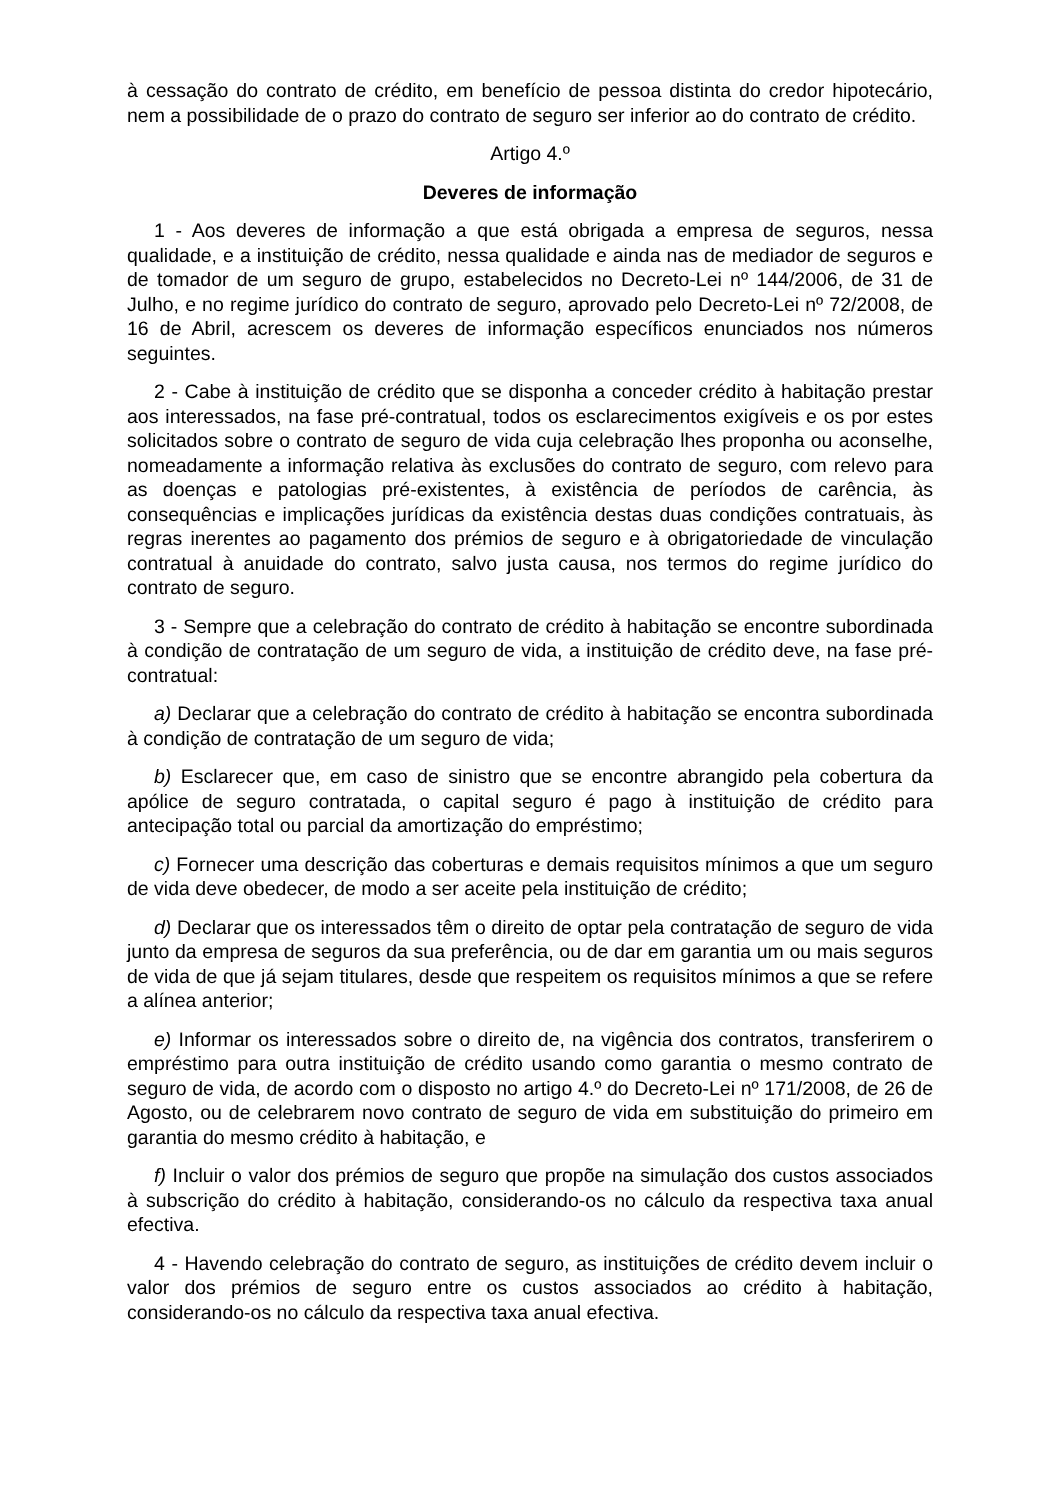à cessação do contrato de crédito, em benefício de pessoa distinta do credor hipotecário, nem a possibilidade de o prazo do contrato de seguro ser inferior ao do contrato de crédito.
Artigo 4.º
Deveres de informação
1 - Aos deveres de informação a que está obrigada a empresa de seguros, nessa qualidade, e a instituição de crédito, nessa qualidade e ainda nas de mediador de seguros e de tomador de um seguro de grupo, estabelecidos no Decreto-Lei nº 144/2006, de 31 de Julho, e no regime jurídico do contrato de seguro, aprovado pelo Decreto-Lei nº 72/2008, de 16 de Abril, acrescem os deveres de informação específicos enunciados nos números seguintes.
2 - Cabe à instituição de crédito que se disponha a conceder crédito à habitação prestar aos interessados, na fase pré-contratual, todos os esclarecimentos exigíveis e os por estes solicitados sobre o contrato de seguro de vida cuja celebração lhes proponha ou aconselhe, nomeadamente a informação relativa às exclusões do contrato de seguro, com relevo para as doenças e patologias pré-existentes, à existência de períodos de carência, às consequências e implicações jurídicas da existência destas duas condições contratuais, às regras inerentes ao pagamento dos prémios de seguro e à obrigatoriedade de vinculação contratual à anuidade do contrato, salvo justa causa, nos termos do regime jurídico do contrato de seguro.
3 - Sempre que a celebração do contrato de crédito à habitação se encontre subordinada à condição de contratação de um seguro de vida, a instituição de crédito deve, na fase pré-contratual:
a) Declarar que a celebração do contrato de crédito à habitação se encontra subordinada à condição de contratação de um seguro de vida;
b) Esclarecer que, em caso de sinistro que se encontre abrangido pela cobertura da apólice de seguro contratada, o capital seguro é pago à instituição de crédito para antecipação total ou parcial da amortização do empréstimo;
c) Fornecer uma descrição das coberturas e demais requisitos mínimos a que um seguro de vida deve obedecer, de modo a ser aceite pela instituição de crédito;
d) Declarar que os interessados têm o direito de optar pela contratação de seguro de vida junto da empresa de seguros da sua preferência, ou de dar em garantia um ou mais seguros de vida de que já sejam titulares, desde que respeitem os requisitos mínimos a que se refere a alínea anterior;
e) Informar os interessados sobre o direito de, na vigência dos contratos, transferirem o empréstimo para outra instituição de crédito usando como garantia o mesmo contrato de seguro de vida, de acordo com o disposto no artigo 4.º do Decreto-Lei nº 171/2008, de 26 de Agosto, ou de celebrarem novo contrato de seguro de vida em substituição do primeiro em garantia do mesmo crédito à habitação, e
f) Incluir o valor dos prémios de seguro que propõe na simulação dos custos associados à subscrição do crédito à habitação, considerando-os no cálculo da respectiva taxa anual efectiva.
4 - Havendo celebração do contrato de seguro, as instituições de crédito devem incluir o valor dos prémios de seguro entre os custos associados ao crédito à habitação, considerando-os no cálculo da respectiva taxa anual efectiva.